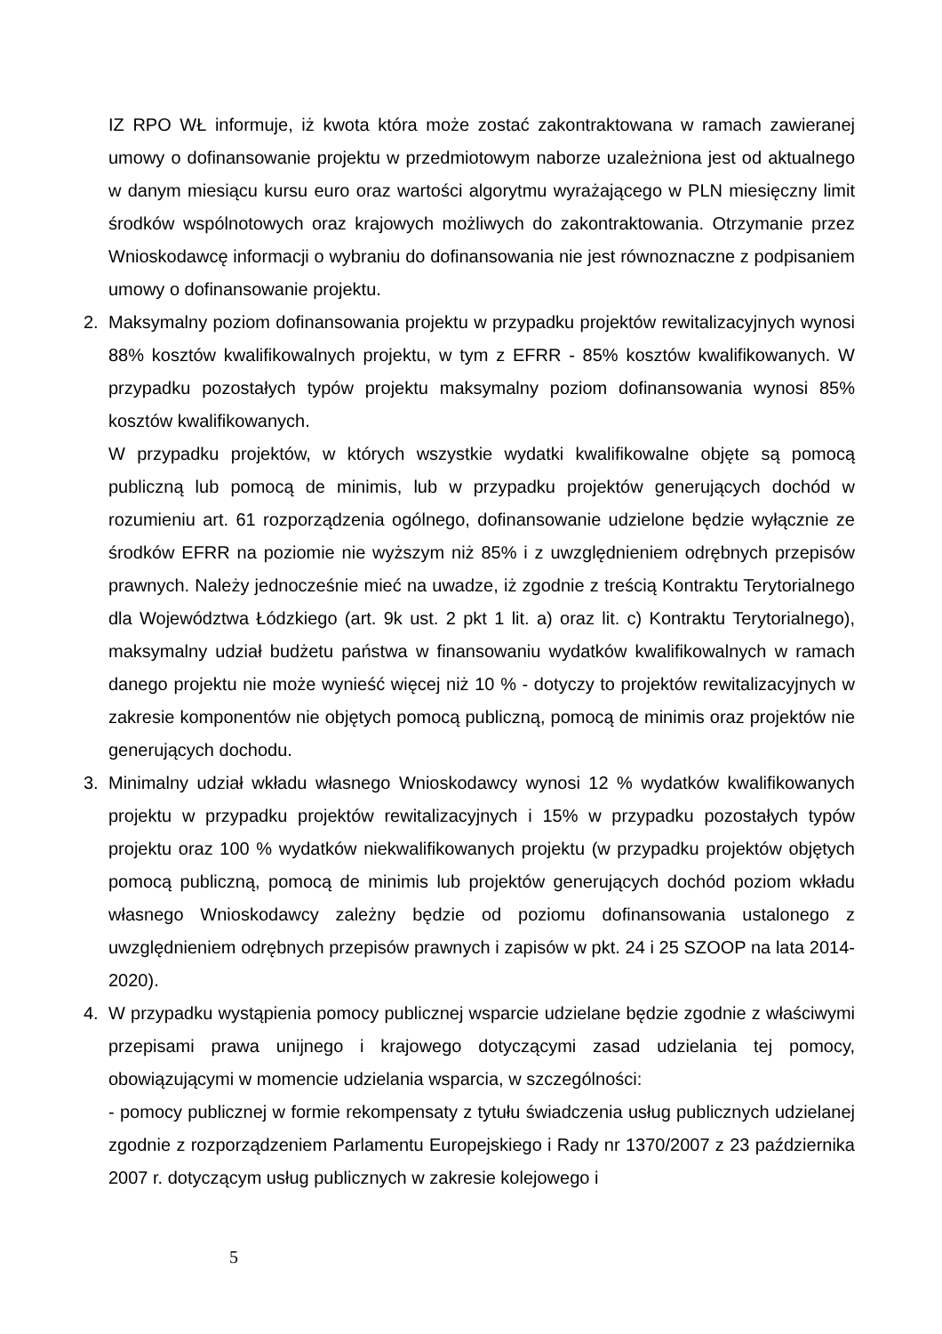IZ RPO WŁ informuje, iż kwota która może zostać zakontraktowana w ramach zawieranej umowy o dofinansowanie projektu w przedmiotowym naborze uzależniona jest od aktualnego w danym miesiącu kursu euro oraz wartości algorytmu wyrażającego w PLN miesięczny limit środków wspólnotowych oraz krajowych możliwych do zakontraktowania. Otrzymanie przez Wnioskodawcę informacji o wybraniu do dofinansowania nie jest równoznaczne z podpisaniem umowy o dofinansowanie projektu.
2. Maksymalny poziom dofinansowania projektu w przypadku projektów rewitalizacyjnych wynosi 88% kosztów kwalifikowalnych projektu, w tym z EFRR - 85% kosztów kwalifikowanych. W przypadku pozostałych typów projektu maksymalny poziom dofinansowania wynosi 85% kosztów kwalifikowanych.
W przypadku projektów, w których wszystkie wydatki kwalifikowalne objęte są pomocą publiczną lub pomocą de minimis, lub w przypadku projektów generujących dochód w rozumieniu art. 61 rozporządzenia ogólnego, dofinansowanie udzielone będzie wyłącznie ze środków EFRR na poziomie nie wyższym niż 85% i z uwzględnieniem odrębnych przepisów prawnych. Należy jednocześnie mieć na uwadze, iż zgodnie z treścią Kontraktu Terytorialnego dla Województwa Łódzkiego (art. 9k ust. 2 pkt 1 lit. a) oraz lit. c) Kontraktu Terytorialnego), maksymalny udział budżetu państwa w finansowaniu wydatków kwalifikowalnych w ramach danego projektu nie może wynieść więcej niż 10 % - dotyczy to projektów rewitalizacyjnych w zakresie komponentów nie objętych pomocą publiczną, pomocą de minimis oraz projektów nie generujących dochodu.
3. Minimalny udział wkładu własnego Wnioskodawcy wynosi 12 % wydatków kwalifikowanych projektu w przypadku projektów rewitalizacyjnych i 15% w przypadku pozostałych typów projektu oraz 100 % wydatków niekwalifikowanych projektu (w przypadku projektów objętych pomocą publiczną, pomocą de minimis lub projektów generujących dochód poziom wkładu własnego Wnioskodawcy zależny będzie od poziomu dofinansowania ustalonego z uwzględnieniem odrębnych przepisów prawnych i zapisów w pkt. 24 i 25 SZOOP na lata 2014-2020).
4. W przypadku wystąpienia pomocy publicznej wsparcie udzielane będzie zgodnie z właściwymi przepisami prawa unijnego i krajowego dotyczącymi zasad udzielania tej pomocy, obowiązującymi w momencie udzielania wsparcia, w szczególności:
- pomocy publicznej w formie rekompensaty z tytułu świadczenia usług publicznych udzielanej zgodnie z rozporządzeniem Parlamentu Europejskiego i Rady nr 1370/2007 z 23 października 2007 r. dotyczącym usług publicznych w zakresie kolejowego i
5